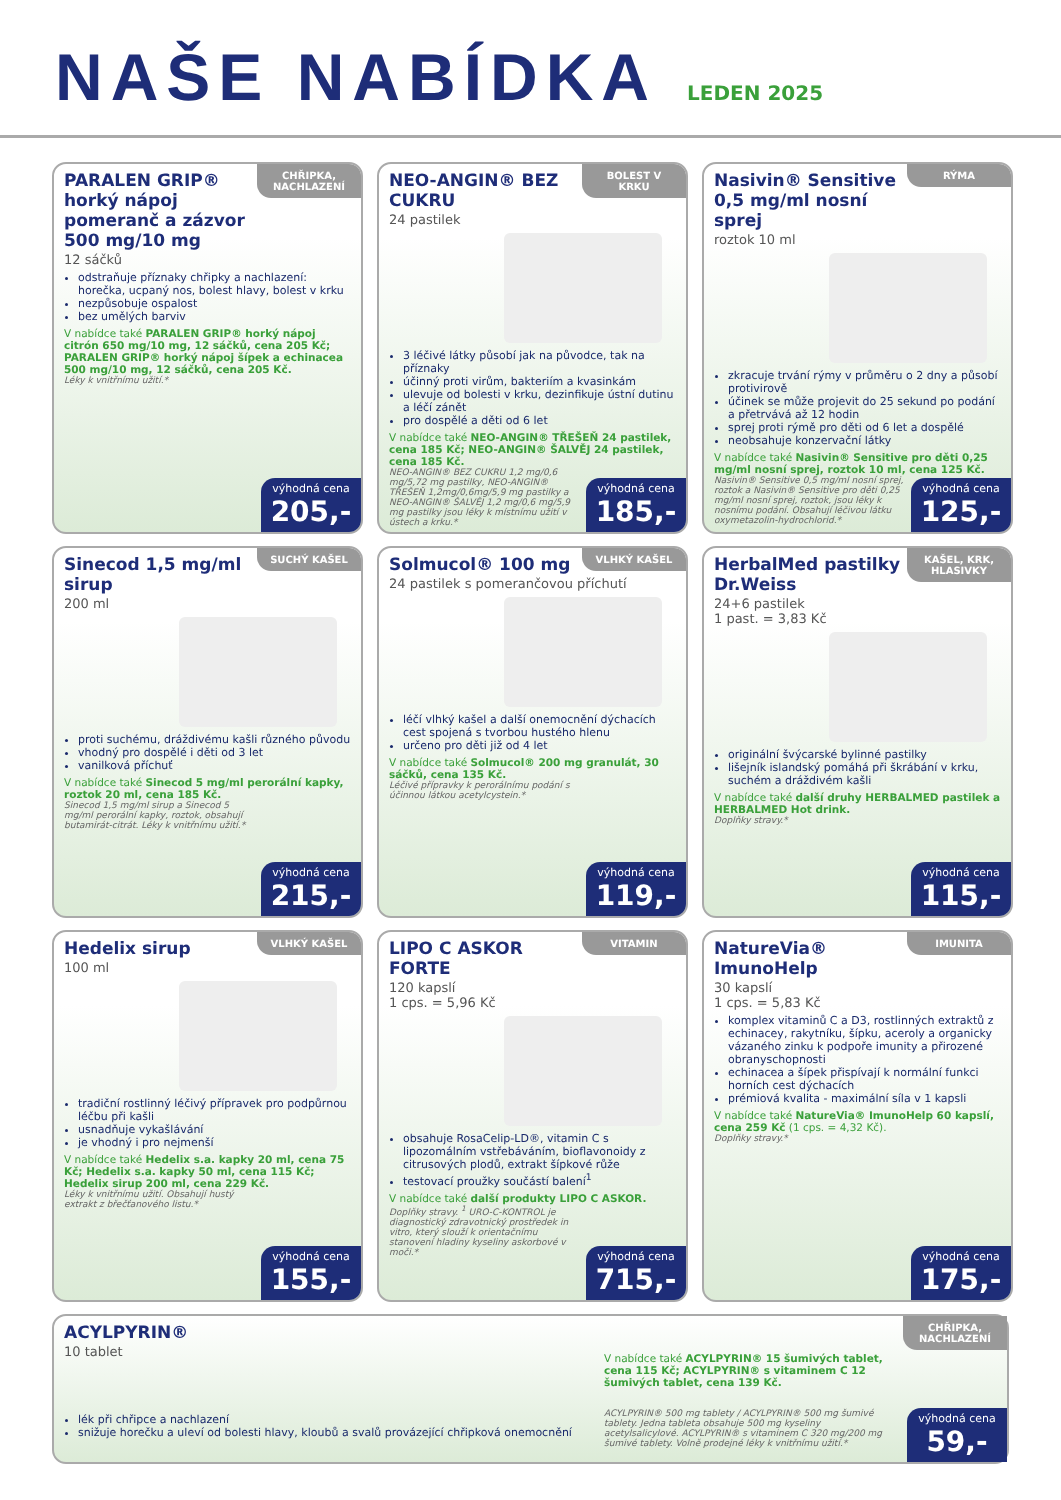NAŠE NABÍDKA
LEDEN 2025
CHŘIPKA, NACHLAZENÍ
PARALEN GRIP® horký nápoj pomeranč a zázvor 500 mg/10 mg
12 sáčků
odstraňuje příznaky chřipky a nachlazení: horečka, ucpaný nos, bolest hlavy, bolest v krku
nezpůsobuje ospalost
bez umělých barviv
V nabídce také PARALEN GRIP® horký nápoj citrón 650 mg/10 mg, 12 sáčků, cena 205 Kč; PARALEN GRIP® horký nápoj šípek a echinacea 500 mg/10 mg, 12 sáčků, cena 205 Kč.
Léky k vnitřnímu užití.*
výhodná cena
205,-
BOLEST V KRKU
NEO-ANGIN® BEZ CUKRU
24 pastilek
3 léčivé látky působí jak na původce, tak na příznaky
účinný proti virům, bakteriím a kvasinkám
ulevuje od bolesti v krku, dezinfikuje ústní dutinu a léčí zánět
pro dospělé a děti od 6 let
V nabídce také NEO-ANGIN® TŘEŠEŇ 24 pastilek, cena 185 Kč; NEO-ANGIN® ŠALVĚJ 24 pastilek, cena 185 Kč.
NEO-ANGIN® BEZ CUKRU 1,2 mg/0,6 mg/5,72 mg pastilky, NEO-ANGIN® TŘEŠEŇ 1,2mg/0,6mg/5,9 mg pastilky a NEO-ANGIN® ŠALVĚJ 1,2 mg/0,6 mg/5,9 mg pastilky jsou léky k místnímu užití v ústech a krku.*
výhodná cena
185,-
RÝMA
Nasivin® Sensitive 0,5 mg/ml nosní sprej
roztok 10 ml
zkracuje trvání rýmy v průměru o 2 dny a působí protivirově
účinek se může projevit do 25 sekund po podání a přetrvává až 12 hodin
sprej proti rýmě pro děti od 6 let a dospělé
neobsahuje konzervační látky
V nabídce také Nasivin® Sensitive pro děti 0,25 mg/ml nosní sprej, roztok 10 ml, cena 125 Kč.
Nasivin® Sensitive 0,5 mg/ml nosní sprej, roztok a Nasivin® Sensitive pro děti 0,25 mg/ml nosní sprej, roztok, jsou léky k nosnímu podání. Obsahují léčivou látku oxymetazolin-hydrochlorid.*
výhodná cena
125,-
SUCHÝ KAŠEL
Sinecod 1,5 mg/ml sirup
200 ml
proti suchému, dráždivému kašli různého původu
vhodný pro dospělé i děti od 3 let
vanilková příchuť
V nabídce také Sinecod 5 mg/ml perorální kapky, roztok 20 ml, cena 185 Kč.
Sinecod 1,5 mg/ml sirup a Sinecod 5 mg/ml perorální kapky, roztok, obsahují butamirát-citrát. Léky k vnitřnímu užití.*
výhodná cena
215,-
VLHKÝ KAŠEL
Solmucol® 100 mg
24 pastilek s pomerančovou příchutí
léčí vlhký kašel a další onemocnění dýchacích cest spojená s tvorbou hustého hlenu
určeno pro děti již od 4 let
V nabídce také Solmucol® 200 mg granulát, 30 sáčků, cena 135 Kč.
Léčivé přípravky k perorálnímu podání s účinnou látkou acetylcystein.*
výhodná cena
119,-
KAŠEL, KRK, HLASIVKY
HerbalMed pastilky Dr.Weiss
24+6 pastilek
1 past. = 3,83 Kč
originální švýcarské bylinné pastilky
lišejník islandský pomáhá při škrábání v krku, suchém a dráždivém kašli
V nabídce také další druhy HERBALMED pastilek a HERBALMED Hot drink.
Doplňky stravy.*
výhodná cena
115,-
VLHKÝ KAŠEL
Hedelix sirup
100 ml
tradiční rostlinný léčivý přípravek pro podpůrnou léčbu při kašli
usnadňuje vykašlávání
je vhodný i pro nejmenší
V nabídce také Hedelix s.a. kapky 20 ml, cena 75 Kč; Hedelix s.a. kapky 50 ml, cena 115 Kč; Hedelix sirup 200 ml, cena 229 Kč.
Léky k vnitřnímu užití. Obsahují hustý extrakt z břečťanového listu.*
výhodná cena
155,-
VITAMIN
LIPO C ASKOR FORTE
120 kapslí
1 cps. = 5,96 Kč
obsahuje RosaCelip-LD®, vitamin C s lipozomálním vstřebáváním, bioflavonoidy z citrusových plodů, extrakt šípkové růže
testovací proužky součástí balení<sup>1</sup>
V nabídce také další produkty LIPO C ASKOR.
Doplňky stravy. <sup>1</sup> URO-C-KONTROL je diagnostický zdravotnický prostředek in vitro, který slouží k orientačnímu stanovení hladiny kyseliny askorbové v moči.*
výhodná cena
715,-
IMUNITA
NatureVia® ImunoHelp
30 kapslí
1 cps. = 5,83 Kč
komplex vitaminů C a D3, rostlinných extraktů z echinacey, rakytníku, šípku, aceroly a organicky vázaného zinku k podpoře imunity a přirozené obranyschopnosti
echinacea a šípek přispívají k normální funkci horních cest dýchacích
prémiová kvalita - maximální síla v 1 kapsli
V nabídce také NatureVia® ImunoHelp 60 kapslí, cena 259 Kč (1 cps. = 4,32 Kč).
Doplňky stravy.*
výhodná cena
175,-
CHŘIPKA, NACHLAZENÍ
ACYLPYRIN®
10 tablet
lék při chřipce a nachlazení
snižuje horečku a uleví od bolesti hlavy, kloubů a svalů provázející chřipková onemocnění
V nabídce také ACYLPYRIN® 15 šumivých tablet, cena 115 Kč; ACYLPYRIN® s vitaminem C 12 šumivých tablet, cena 139 Kč.
ACYLPYRIN® 500 mg tablety / ACYLPYRIN® 500 mg šumivé tablety. Jedna tableta obsahuje 500 mg kyseliny acetylsalicylové. ACYLPYRIN® s vitaminem C 320 mg/200 mg šumivé tablety. Volně prodejné léky k vnitřnímu užití.*
výhodná cena
59,-